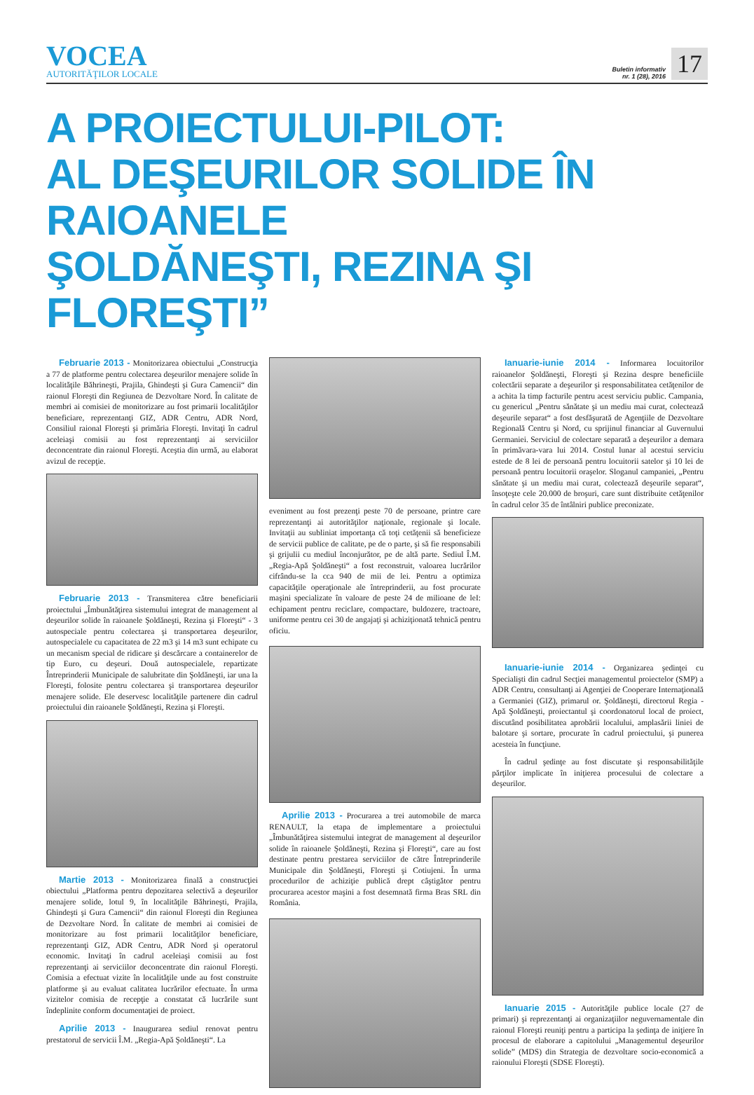VOCEA
AUTORITĂŢILOR LOCALE
Buletin informativ
nr. 1 (28), 2016
17
A PROIECTULUI-PILOT:
AL DEŞEURILOR SOLIDE ÎN RAIOANELE
ŞOLDĂNEŞTI, REZINA ŞI FLOREŞTI”
Februarie 2013 - Monitorizarea obiectului „Construcţia a 77 de platforme pentru colectarea deşeurilor menajere solide în localităţile Băhrineşti, Prajila, Ghindeşti şi Gura Camencii“ din raionul Floreşti din Regiunea de Dezvoltare Nord. În calitate de membri ai comisiei de monitorizare au fost primarii localităţilor beneficiare, reprezentanţi GIZ, ADR Centru, ADR Nord, Consiliul raional Floreşti şi primăria Floreşti. Invitaţi în cadrul aceleiaşi comisii au fost reprezentanţi ai serviciilor deconcentrate din raionul Floreşti. Aceştia din urmă, au elaborat avizul de recepţie.
Februarie 2013 - Transmiterea către beneficiarii proiectului „Îmbunătăţirea sistemului integrat de management al deşeurilor solide în raioanele Şoldăneşti, Rezina şi Floreşti“ - 3 autospeciale pentru colectarea şi transportarea deşeurilor, autospecialele cu capacitatea de 22 m3 şi 14 m3 sunt echipate cu un mecanism special de ridicare şi descărcare a containerelor de tip Euro, cu deşeuri. Două autospecialele, repartizate Întreprinderii Municipale de salubritate din Şoldăneşti, iar una la Floreşti, folosite pentru colectarea şi transportarea deşeurilor menajere solide. Ele deservesc localităţile partenere din cadrul proiectului din raioanele Şoldăneşti, Rezina şi Floreşti.
Martie 2013 - Monitorizarea finală a construcţiei obiectului „Platforma pentru depozitarea selectivă a deşeurilor menajere solide, lotul 9, în localităţile Băhrineşti, Prajila, Ghindeşti şi Gura Camencii“ din raionul Floreşti din Regiunea de Dezvoltare Nord. În calitate de membri ai comisiei de monitorizare au fost primarii localităţilor beneficiare, reprezentanţi GIZ, ADR Centru, ADR Nord şi operatorul economic. Invitaţi în cadrul aceleiaşi comisii au fost reprezentanţi ai serviciilor deconcentrate din raionul Floreşti. Comisia a efectuat vizite în localităţile unde au fost construite platforme şi au evaluat calitatea lucrărilor efectuate. În urma vizitelor comisia de recepţie a constatat că lucrările sunt îndeplinite conform documentaţiei de proiect.
Aprilie 2013 - Inaugurarea sediul renovat pentru prestatorul de servicii Î.M. „Regia-Apă Şoldăneşti“. La
eveniment au fost prezenţi peste 70 de persoane, printre care reprezentanţi ai autorităţilor naţionale, regionale şi locale. Invitaţii au subliniat importanţa că toţi cetăţenii să beneficieze de servicii publice de calitate, pe de o parte, şi să fie responsabili şi grijulii cu mediul înconjurător, pe de altă parte. Sediul Î.M. „Regia-Apă Şoldăneşti“ a fost reconstruit, valoarea lucrărilor cifrându-se la cca 940 de mii de lei. Pentru a optimiza capacităţile operaţionale ale întreprinderii, au fost procurate maşini specializate în valoare de peste 24 de milioane de leI: echipament pentru reciclare, compactare, buldozere, tractoare, uniforme pentru cei 30 de angajaţi şi achiziţionată tehnică pentru oficiu.
Aprilie 2013 - Procurarea a trei automobile de marca RENAULT, la etapa de implementare a proiectului „Îmbunătăţirea sistemului integrat de management al deşeurilor solide în raioanele Şoldăneşti, Rezina şi Floreşti“, care au fost destinate pentru prestarea serviciilor de către Întreprinderile Municipale din Şoldăneşti, Floreşti şi Cotiujeni. În urma procedurilor de achiziţie publică drept câştigător pentru procurarea acestor maşini a fost desemnată firma Bras SRL din România.
Ianuarie-iunie 2014 - Informarea locuitorilor raioanelor Şoldăneşti, Floreşti şi Rezina despre beneficiile colectării separate a deşeurilor şi responsabilitatea cetăţenilor de a achita la timp facturile pentru acest serviciu public. Campania, cu genericul „Pentru sănătate şi un mediu mai curat, colectează deşeurile separat“ a fost desfăşurată de Agenţiile de Dezvoltare Regională Centru şi Nord, cu sprijinul financiar al Guvernului Germaniei. Serviciul de colectare separată a deşeurilor a demara în primăvara-vara lui 2014. Costul lunar al acestui serviciu estede de 8 lei de persoană pentru locuitorii satelor şi 10 lei de persoană pentru locuitorii oraşelor. Sloganul campaniei, „Pentru sănătate şi un mediu mai curat, colectează deşeurile separat“, însoţeşte cele 20.000 de broşuri, care sunt distribuite cetăţenilor în cadrul celor 35 de întâlniri publice preconizate.
Ianuarie-iunie 2014 - Organizarea şedinţei cu Specialişti din cadrul Secţiei managementul proiectelor (SMP) a ADR Centru, consultanţi ai Agenţiei de Cooperare Internaţională a Germaniei (GIZ), primarul or. Şoldăneşti, directorul Regia - Apă Şoldăneşti, proiectantul şi coordonatorul local de proiect, discutând posibilitatea aprobării localului, amplasării liniei de balotare şi sortare, procurate în cadrul proiectului, şi punerea acesteia în funcţiune.
În cadrul şedinţe au fost discutate şi responsabilităţile părţilor implicate în iniţierea procesului de colectare a deşeurilor.
Ianuarie 2015 - Autorităţile publice locale (27 de primari) şi reprezentanţi ai organizaţiilor neguvernamentale din raionul Floreşti reuniţi pentru a participa la şedinţa de iniţiere în procesul de elaborare a capitolului „Managementul deşeurilor solide” (MDS) din Strategia de dezvoltare socio-economică a raionului Floreşti (SDSE Floreşti).